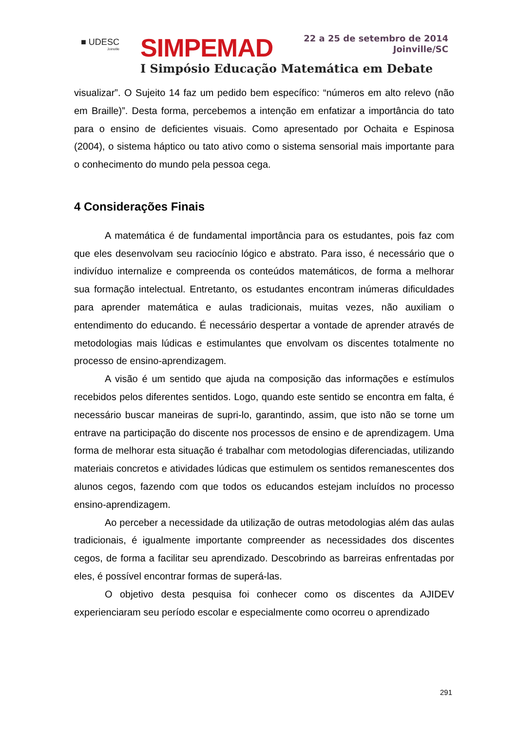■ UDESC
Joinville
SIMPEMAD
22 a 25 de setembro de 2014
Joinville/SC
I Simpósio Educação Matemática em Debate
visualizar”. O Sujeito 14 faz um pedido bem específico: “números em alto relevo (não em Braille)”. Desta forma, percebemos a intenção em enfatizar a importância do tato para o ensino de deficientes visuais. Como apresentado por Ochaita e Espinosa (2004), o sistema háptico ou tato ativo como o sistema sensorial mais importante para o conhecimento do mundo pela pessoa cega.
4 Considerações Finais
A matemática é de fundamental importância para os estudantes, pois faz com que eles desenvolvam seu raciocínio lógico e abstrato. Para isso, é necessário que o indivíduo internalize e compreenda os conteúdos matemáticos, de forma a melhorar sua formação intelectual. Entretanto, os estudantes encontram inúmeras dificuldades para aprender matemática e aulas tradicionais, muitas vezes, não auxiliam o entendimento do educando. É necessário despertar a vontade de aprender através de metodologias mais lúdicas e estimulantes que envolvam os discentes totalmente no processo de ensino-aprendizagem.
A visão é um sentido que ajuda na composição das informações e estímulos recebidos pelos diferentes sentidos. Logo, quando este sentido se encontra em falta, é necessário buscar maneiras de supri-lo, garantindo, assim, que isto não se torne um entrave na participação do discente nos processos de ensino e de aprendizagem. Uma forma de melhorar esta situação é trabalhar com metodologias diferenciadas, utilizando materiais concretos e atividades lúdicas que estimulem os sentidos remanescentes dos alunos cegos, fazendo com que todos os educandos estejam incluídos no processo ensino-aprendizagem.
Ao perceber a necessidade da utilização de outras metodologias além das aulas tradicionais, é igualmente importante compreender as necessidades dos discentes cegos, de forma a facilitar seu aprendizado. Descobrindo as barreiras enfrentadas por eles, é possível encontrar formas de superá-las.
O objetivo desta pesquisa foi conhecer como os discentes da AJIDEV experienciaram seu período escolar e especialmente como ocorreu o aprendizado
291